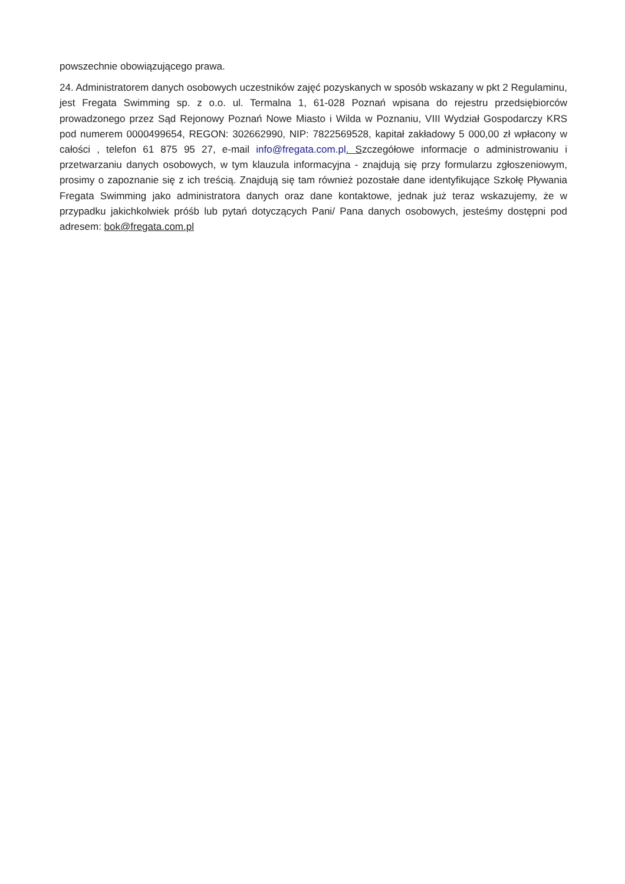powszechnie obowiązującego prawa.
24. Administratorem danych osobowych uczestników zajęć pozyskanych w sposób wskazany w pkt 2 Regulaminu, jest Fregata Swimming sp. z o.o. ul. Termalna 1, 61-028 Poznań wpisana do rejestru przedsiębiorców prowadzonego przez Sąd Rejonowy Poznań Nowe Miasto i Wilda w Poznaniu, VIII Wydział Gospodarczy KRS pod numerem 0000499654, REGON: 302662990, NIP: 7822569528, kapitał zakładowy 5 000,00 zł wpłacony w całości , telefon 61 875 95 27, e-mail info@fregata.com.pl. Szczegółowe informacje o administrowaniu i przetwarzaniu danych osobowych, w tym klauzula informacyjna - znajdują się przy formularzu zgłoszeniowym, prosimy o zapoznanie się z ich treścią. Znajdują się tam również pozostałe dane identyfikujące Szkołę Pływania Fregata Swimming jako administratora danych oraz dane kontaktowe, jednak już teraz wskazujemy, że w przypadku jakichkolwiek próśb lub pytań dotyczących Pani/ Pana danych osobowych, jesteśmy dostępni pod adresem: bok@fregata.com.pl